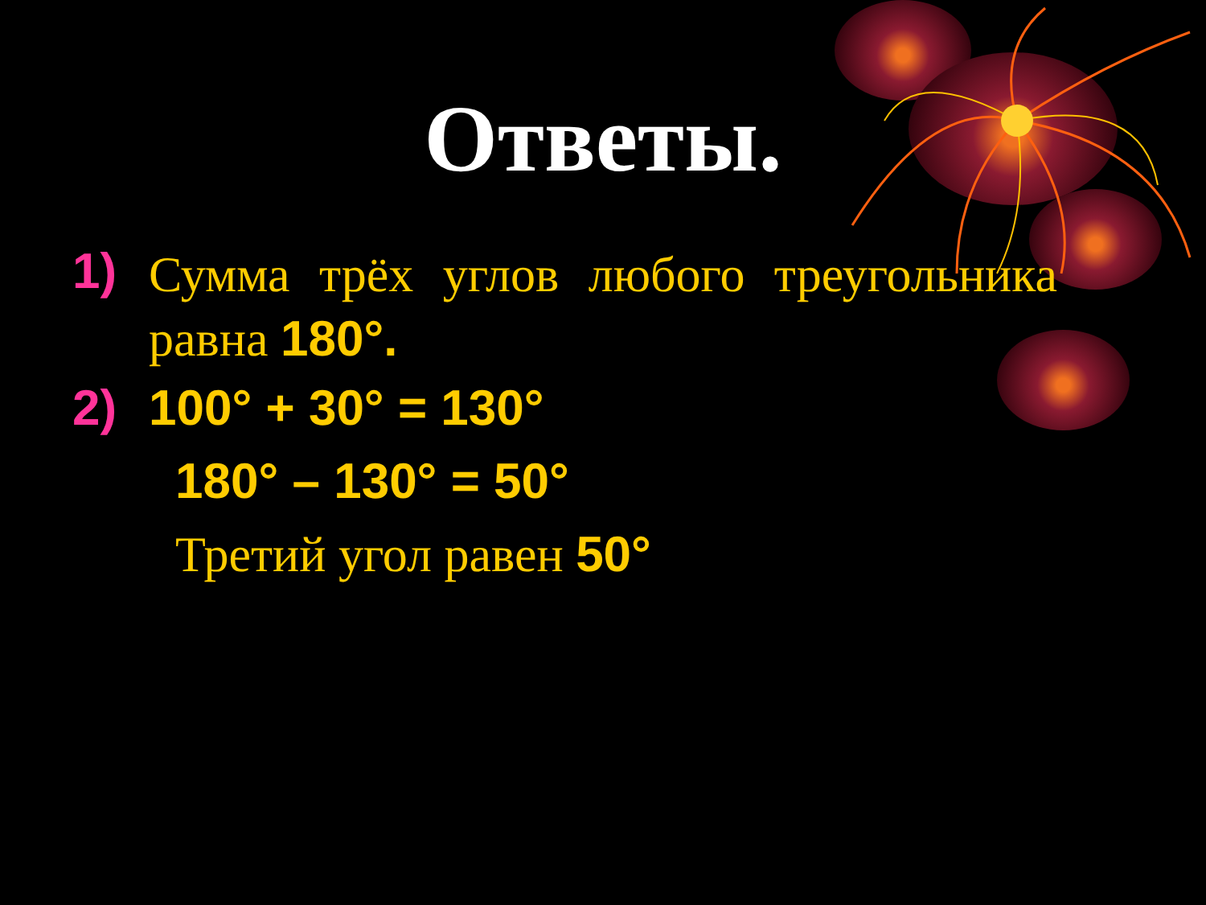Ответы.
1) Сумма трёх углов любого треугольника равна 180°.
2) 100° + 30° = 130°
180° – 130° = 50°
Третий угол равен 50°